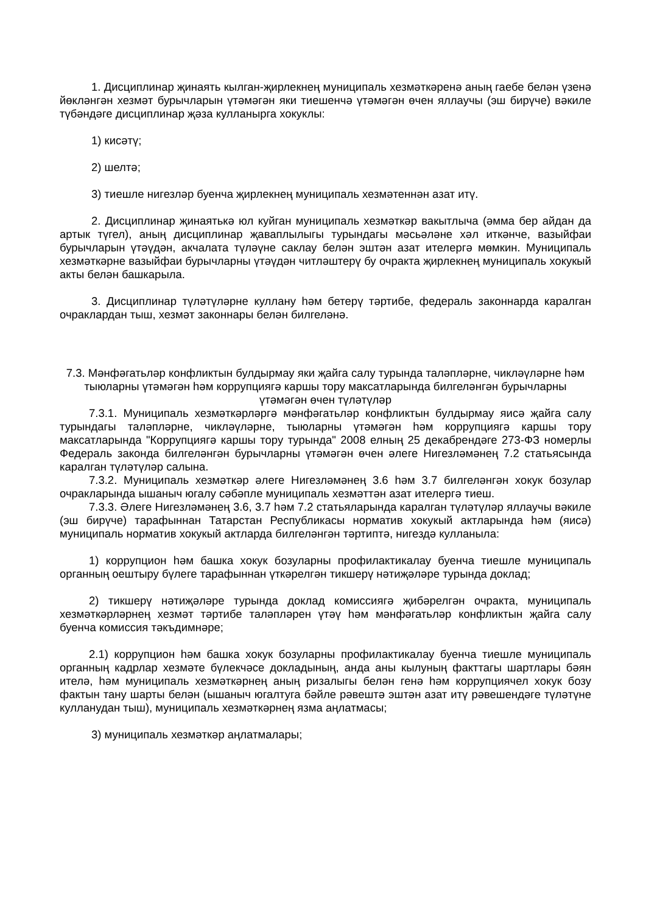1. Дисциплинар җинаять кылган-җирлекнең муниципаль хезмәткәренә аның гаебе белән үзенә йөкләнгән хезмәт бурычларын үтәмәгән яки тиешенчә үтәмәгән өчен яллаучы (эш бирүче) вәкиле түбәндәге дисциплинар җәза кулланырга хокуклы:
1) кисәтү;
2) шелтә;
3) тиешле нигезләр буенча җирлекнең муниципаль хезмәтеннән азат итү.
2. Дисциплинар җинаятькә юл куйган муниципаль хезмәткәр вакытлыча (әмма бер айдан да артык түгел), аның дисциплинар җаваплылыгы турындагы мәсьәләне хәл иткәнче, вазыйфаи бурычларын үтәүдән, акчалата түләүне саклау белән эштән азат ителергә мөмкин. Муниципаль хезмәткәрне вазыйфаи бурычларны үтәүдән читләштерү бу очракта җирлекнең муниципаль хокукый акты белән башкарыла.
3. Дисциплинар түләтүләрне куллану һәм бетерү тәртибе, федераль законнарда каралган очраклардан тыш, хезмәт законнары белән билгеләнә.
7.3. Мәнфәгатьләр конфликтын булдырмау яки җайга салу турында таләпләрне, чикләүләрне һәм тыюларны үтәмәгән һәм коррупциягә каршы тору максатларында билгеләнгән бурычларны үтәмәгән өчен түләтүләр
7.3.1. Муниципаль хезмәткәрләргә мәнфәгатьләр конфликтын булдырмау яисә җайга салу турындагы таләпләрне, чикләүләрне, тыюларны үтәмәгән һәм коррупциягә каршы тору максатларында "Коррупциягә каршы тору турында" 2008 елның 25 декабрендәге 273-ФЗ номерлы Федераль законда билгеләнгән бурычларны үтәмәгән өчен әлеге Нигезләмәнең 7.2 статьясында каралган түләтүләр салына.
7.3.2. Муниципаль хезмәткәр әлеге Нигезләмәнең 3.6 һәм 3.7 билгеләнгән хокук бозулар очракларында ышаныч югалу сәбәпле муниципаль хезмәттән азат ителергә тиеш.
7.3.3. Әлеге Нигезләмәнең 3.6, 3.7 һәм 7.2 статьяларында каралган түләтүләр яллаучы вәкиле (эш бирүче) тарафыннан Татарстан Республикасы норматив хокукый актларында һәм (яисә) муниципаль норматив хокукый актларда билгеләнгән тәртиптә, нигездә кулланыла:
1) коррупцион һәм башка хокук бозуларны профилактикалау буенча тиешле муниципаль органның оештыру бүлеге тарафыннан үткәрелгән тикшерү нәтиҗәләре турында доклад;
2) тикшерү нәтиҗәләре турында доклад комиссиягә җибәрелгән очракта, муниципаль хезмәткәрләрнең хезмәт тәртибе таләпләрен үтәү һәм мәнфәгатьләр конфликтын җайга салу буенча комиссия тәкъдимнәре;
2.1) коррупцион һәм башка хокук бозуларны профилактикалау буенча тиешле муниципаль органның кадрлар хезмәте бүлекчәсе докладының, анда аны кылуның факттагы шартлары бәян ителә, һәм муниципаль хезмәткәрнең аның ризалыгы белән генә һәм коррупциячел хокук бозу фактын тану шарты белән (ышаныч югалтуга бәйле рәвештә эштән азат итү рәвешендәге түләтүне кулланудан тыш), муниципаль хезмәткәрнең язма аңлатмасы;
3) муниципаль хезмәткәр аңлатмалары;